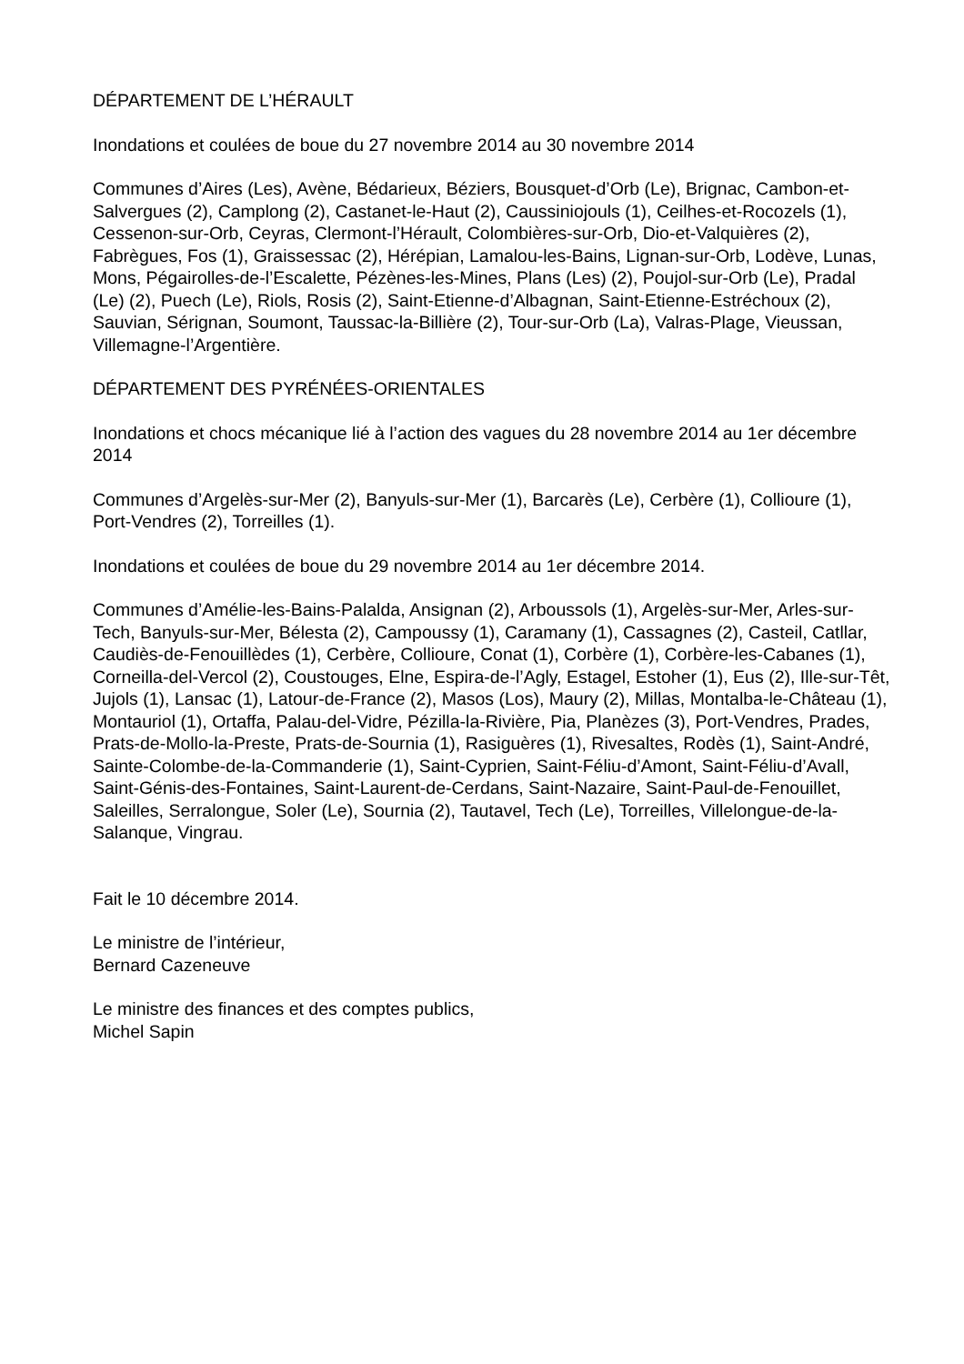DÉPARTEMENT DE L’HÉRAULT
Inondations et coulées de boue du 27 novembre 2014 au 30 novembre 2014
Communes d’Aires (Les), Avène, Bédarieux, Béziers, Bousquet-d’Orb (Le), Brignac, Cambon-et-Salvergues (2), Camplong (2), Castanet-le-Haut (2), Caussiniojouls (1), Ceilhes-et-Rocozels (1), Cessenon-sur-Orb, Ceyras, Clermont-l’Hérault, Colombières-sur-Orb, Dio-et-Valquières (2), Fabrègues, Fos (1), Graissessac (2), Hérépian, Lamalou-les-Bains, Lignan-sur-Orb, Lodève, Lunas, Mons, Pégairolles-de-l’Escalette, Pézènes-les-Mines, Plans (Les) (2), Poujol-sur-Orb (Le), Pradal (Le) (2), Puech (Le), Riols, Rosis (2), Saint-Etienne-d’Albagnan, Saint-Etienne-Estréchoux (2), Sauvian, Sérignan, Soumont, Taussac-la-Billière (2), Tour-sur-Orb (La), Valras-Plage, Vieussan, Villemagne-l’Argentière.
DÉPARTEMENT DES PYRÉNÉES-ORIENTALES
Inondations et chocs mécanique lié à l’action des vagues du 28 novembre 2014 au 1er décembre 2014
Communes d’Argelès-sur-Mer (2), Banyuls-sur-Mer (1), Barcarès (Le), Cerbère (1), Collioure (1), Port-Vendres (2), Torreilles (1).
Inondations et coulées de boue du 29 novembre 2014 au 1er décembre 2014.
Communes d’Amélie-les-Bains-Palalda, Ansignan (2), Arboussols (1), Argelès-sur-Mer, Arles-sur-Tech, Banyuls-sur-Mer, Bélesta (2), Campoussy (1), Caramany (1), Cassagnes (2), Casteil, Catllar, Caudiès-de-Fenouillèdes (1), Cerbère, Collioure, Conat (1), Corbère (1), Corbère-les-Cabanes (1), Corneilla-del-Vercol (2), Coustouges, Elne, Espira-de-l’Agly, Estagel, Estoher (1), Eus (2), Ille-sur-Têt, Jujols (1), Lansac (1), Latour-de-France (2), Masos (Los), Maury (2), Millas, Montalba-le-Château (1), Montauriol (1), Ortaffa, Palau-del-Vidre, Pézilla-la-Rivière, Pia, Planèzes (3), Port-Vendres, Prades, Prats-de-Mollo-la-Preste, Prats-de-Sournia (1), Rasiguères (1), Rivesaltes, Rodès (1), Saint-André, Sainte-Colombe-de-la-Commanderie (1), Saint-Cyprien, Saint-Féliu-d’Amont, Saint-Féliu-d’Avall, Saint-Génis-des-Fontaines, Saint-Laurent-de-Cerdans, Saint-Nazaire, Saint-Paul-de-Fenouillet, Saleilles, Serralongue, Soler (Le), Sournia (2), Tautavel, Tech (Le), Torreilles, Villelongue-de-la-Salanque, Vingrau.
Fait le 10 décembre 2014.
Le ministre de l’intérieur,
Bernard Cazeneuve
Le ministre des finances et des comptes publics,
Michel Sapin